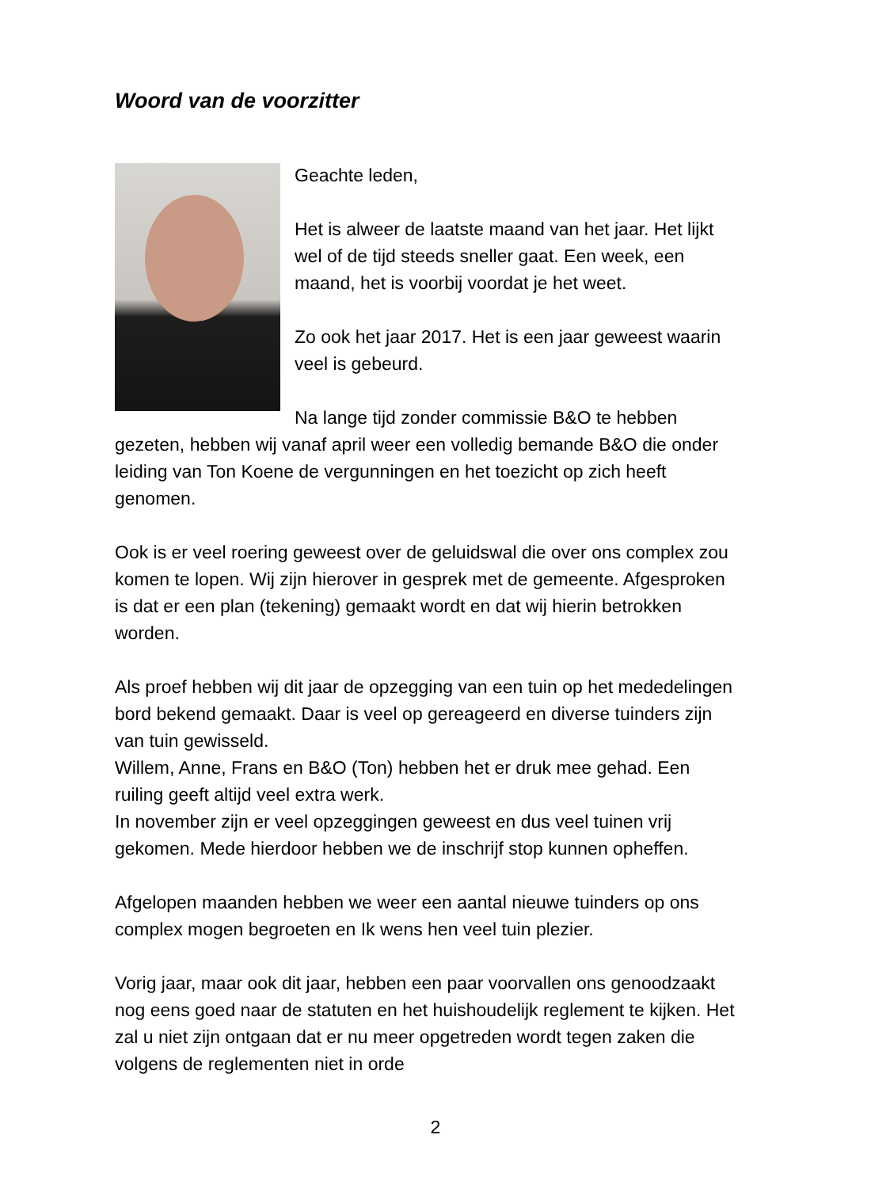Woord van de voorzitter
Geachte leden,
Het is alweer de laatste maand van het jaar. Het lijkt wel of de tijd steeds sneller gaat. Een week, een maand, het is voorbij voordat je het weet.
Zo ook het jaar 2017. Het is een jaar geweest waarin veel is gebeurd.
Na lange tijd zonder commissie B&O te hebben gezeten, hebben wij vanaf april weer een volledig bemande B&O die onder leiding van Ton Koene de vergunningen en het toezicht op zich heeft genomen.
Ook is er veel roering geweest over de geluidswal die over ons complex zou komen te lopen. Wij zijn hierover in gesprek met de gemeente. Afgesproken is dat er een plan (tekening) gemaakt wordt en dat wij hierin betrokken worden.
Als proef hebben wij dit jaar de opzegging van een tuin op het mededelingen bord bekend gemaakt. Daar is veel op gereageerd en diverse tuinders zijn van tuin gewisseld.
Willem, Anne, Frans en B&O (Ton) hebben het er druk mee gehad. Een ruiling geeft altijd veel extra werk.
In november zijn er veel opzeggingen geweest en dus veel tuinen vrij gekomen. Mede hierdoor hebben we de inschrijf stop kunnen opheffen.
Afgelopen maanden hebben we weer een aantal nieuwe tuinders op ons complex mogen begroeten en Ik wens hen veel tuin plezier.
Vorig jaar, maar ook dit jaar, hebben een paar voorvallen ons genoodzaakt nog eens goed naar de statuten en het huishoudelijk reglement te kijken. Het zal u niet zijn ontgaan dat er nu meer opgetreden wordt tegen zaken die volgens de reglementen niet in orde
2